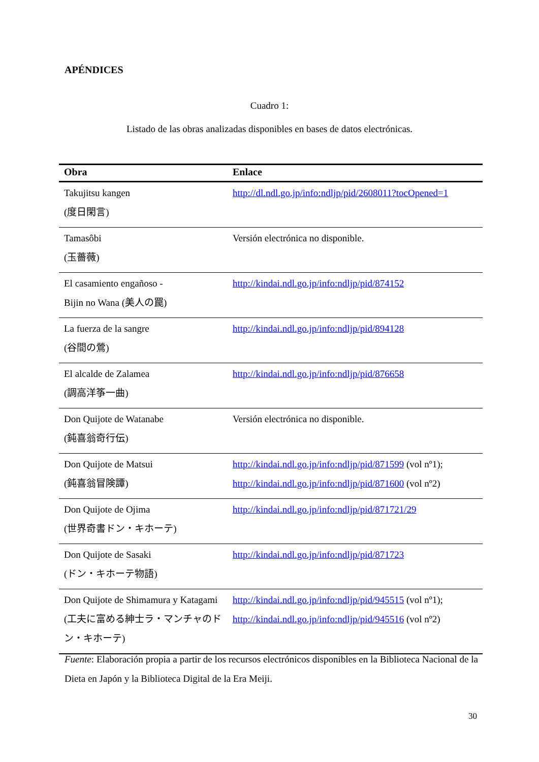APÉNDICES
Cuadro 1:
Listado de las obras analizadas disponibles en bases de datos electrónicas.
| Obra | Enlace |
| --- | --- |
| Takujitsu kangen (度日閑言) | http://dl.ndl.go.jp/info:ndljp/pid/2608011?tocOpened=1 |
| Tamasôbi (玉薔薇) | Versión electrónica no disponible. |
| El casamiento engañoso - Bijin no Wana (美人の罠) | http://kindai.ndl.go.jp/info:ndljp/pid/874152 |
| La fuerza de la sangre (谷間の鶯) | http://kindai.ndl.go.jp/info:ndljp/pid/894128 |
| El alcalde de Zalamea (調高洋筝一曲) | http://kindai.ndl.go.jp/info:ndljp/pid/876658 |
| Don Quijote de Watanabe (鈍喜翁奇行伝) | Versión electrónica no disponible. |
| Don Quijote de Matsui (鈍喜翁冒険譚) | http://kindai.ndl.go.jp/info:ndljp/pid/871599 (vol nº1); http://kindai.ndl.go.jp/info:ndljp/pid/871600 (vol nº2) |
| Don Quijote de Ojima (世界奇書ドン・キホーテ) | http://kindai.ndl.go.jp/info:ndljp/pid/871721/29 |
| Don Quijote de Sasaki (ドン・キホーテ物語) | http://kindai.ndl.go.jp/info:ndljp/pid/871723 |
| Don Quijote de Shimamura y Katagami (工夫に富める紳士ラ・マンチャのドン・キホーテ) | http://kindai.ndl.go.jp/info:ndljp/pid/945515 (vol nº1); http://kindai.ndl.go.jp/info:ndljp/pid/945516 (vol nº2) |
Fuente: Elaboración propia a partir de los recursos electrónicos disponibles en la Biblioteca Nacional de la Dieta en Japón y la Biblioteca Digital de la Era Meiji.
30